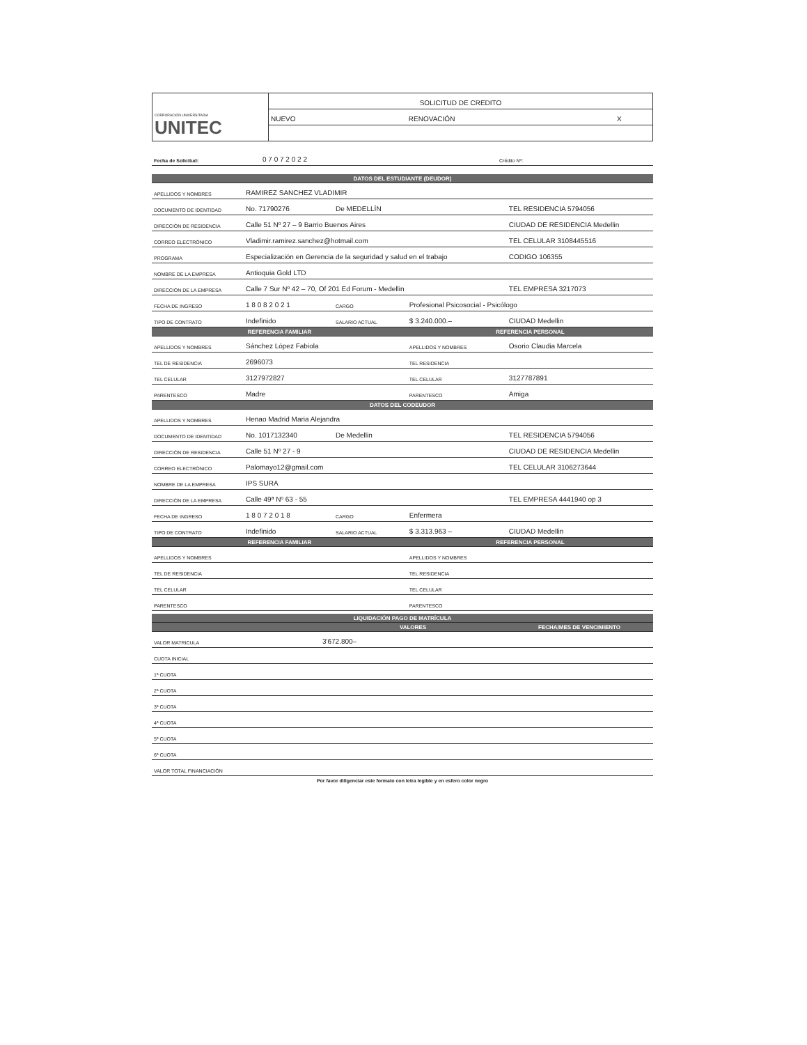| CORPORACIÓN UNIVERSITARIA UNITEC | SOLICITUD DE CREDITO | | | |
| | NUEVO | | RENOVACIÓN | X |
| Fecha de Solicitud: | 0 7 0 7 2 0 2 2 | Crédito Nº: | |
| DATOS DEL ESTUDIANTE (DEUDOR) | | | | |
| APELLIDOS Y NOMBRES | RAMIREZ SANCHEZ VLADIMIR | | | |
| DOCUMENTO DE IDENTIDAD | No. 71790276 | De MEDELLÍN | | TEL RESIDENCIA 5794056 |
| DIRECCIÓN DE RESIDENCIA | Calle 51 Nº 27 – 9 Barrio Buenos Aires | | | CIUDAD DE RESIDENCIA Medellin |
| CORREO ELECTRÓNICO | Vladimir.ramirez.sanchez@hotmail.com | | | TEL CELULAR 3108445516 |
| PROGRAMA | Especialización en Gerencia de la seguridad y salud en el trabajo | | | CODIGO 106355 |
| NOMBRE DE LA EMPRESA | Antioquia Gold LTD | | | |
| DIRECCIÓN DE LA EMPRESA | Calle 7 Sur Nº 42 – 70, Of 201 Ed Forum - Medellin | | | TEL EMPRESA 3217073 |
| FECHA DE INGRESO | 1 8 0 8 2 0 2 1 | CARGO | Profesional Psicosocial - Psicólogo | |
| TIPO DE CONTRATO | Indefinido | SALARIO ACTUAL | $ 3.240.000.– | CIUDAD Medellin |
| REFERENCIA FAMILIAR | | | REFERENCIA PERSONAL | |
| APELLIDOS Y NOMBRES | Sánchez López Fabiola | | APELLIDOS Y NOMBRES | Osorio Claudia Marcela |
| TEL DE RESIDENCIA | 2696073 | | TEL RESIDENCIA | |
| TEL CELULAR | 3127972827 | | TEL CELULAR | 3127787891 |
| PARENTESCO | Madre | | PARENTESCO | Amiga |
| DATOS DEL CODEUDOR | | | | |
| APELLIDOS Y NOMBRES | Henao Madrid Maria Alejandra | | | |
| DOCUMENTO DE IDENTIDAD | No. 1017132340 | De Medellin | | TEL RESIDENCIA 5794056 |
| DIRECCIÓN DE RESIDENCIA | Calle 51 Nº 27 - 9 | | | CIUDAD DE RESIDENCIA Medellin |
| CORREO ELECTRÓNICO | Palomayo12@gmail.com | | | TEL CELULAR 3106273644 |
| NOMBRE DE LA EMPRESA | IPS SURA | | | |
| DIRECCIÓN DE LA EMPRESA | Calle 49ª Nº 63 - 55 | | | TEL EMPRESA 4441940 op 3 |
| FECHA DE INGRESO | 1 8 0 7 2 0 1 8 | CARGO | Enfermera | |
| TIPO DE CONTRATO | Indefinido | SALARIO ACTUAL | $ 3.313.963 – | CIUDAD Medellin |
| REFERENCIA FAMILIAR | | | REFERENCIA PERSONAL | |
| APELLIDOS Y NOMBRES | | | APELLIDOS Y NOMBRES | |
| TEL DE RESIDENCIA | | | TEL RESIDENCIA | |
| TEL CELULAR | | | TEL CELULAR | |
| PARENTESCO | | | PARENTESCO | |
| LIQUIDACIÓN PAGO DE MATRÍCULA | | |
| | VALORES | FECHA/MES DE VENCIMIENTO |
| VALOR MATRICULA | 3'672.800– | |
| CUOTA INICIAL | | |
| 1ª CUOTA | | |
| 2ª CUOTA | | |
| 3ª CUOTA | | |
| 4ª CUOTA | | |
| 5ª CUOTA | | |
| 6ª CUOTA | | |
| VALOR TOTAL FINANCIACIÓN | | |
Por favor diligenciar este formato con letra legible y en esfero color negro